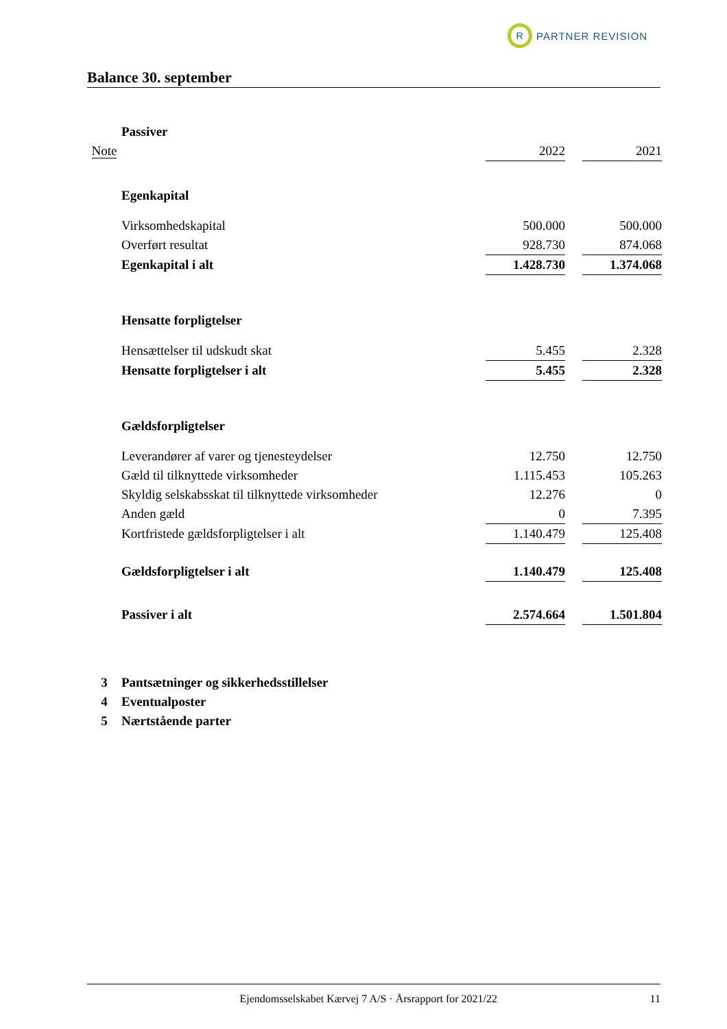R
PARTNER REVISION
Balance 30. september
| | Passiver | | | |
| Note | | 2022 | | 2021 |
| | Egenkapital | | | |
| | Virksomhedskapital | 500.000 | | 500.000 |
| | Overført resultat | 928.730 | | 874.068 |
| | Egenkapital i alt | 1.428.730 | | 1.374.068 |
| | Hensatte forpligtelser | | | |
| | Hensættelser til udskudt skat | 5.455 | | 2.328 |
| | Hensatte forpligtelser i alt | 5.455 | | 2.328 |
| | Gældsforpligtelser | | | |
| | Leverandører af varer og tjenesteydelser | 12.750 | | 12.750 |
| | Gæld til tilknyttede virksomheder | 1.115.453 | | 105.263 |
| | Skyldig selskabsskat til tilknyttede virksomheder | 12.276 | | 0 |
| | Anden gæld | 0 | | 7.395 |
| | Kortfristede gældsforpligtelser i alt | 1.140.479 | | 125.408 |
| | Gældsforpligtelser i alt | 1.140.479 | | 125.408 |
| | Passiver i alt | 2.574.664 | | 1.501.804 |
| 3 | Pantsætninger og sikkerhedsstillelser | | | |
| 4 | Eventualposter | | | |
| 5 | Nærtstående parter | | | |
Ejendomsselskabet Kærvej 7 A/S · Årsrapport for 2021/22 11